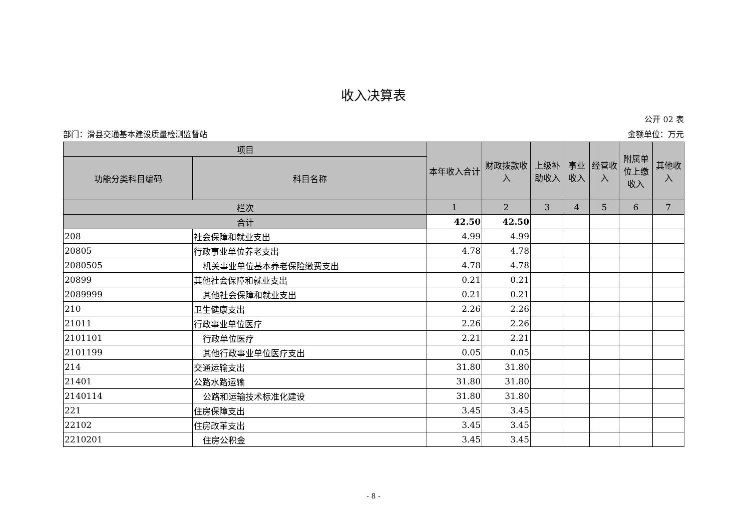收入决算表
公开 02 表
部门：滑县交通基本建设质量检测监督站 金额单位：万元
| 项目 | | 本年收入合计 | 财政拨款收入 | 上级补助收入 | 事业收入 | 经营收入 | 附属单位上缴收入 | 其他收入 |
| --- | --- | --- | --- | --- | --- | --- | --- | --- |
| 功能分类科目编码 | 科目名称 | | | | | | | |
| 栏次 | | 1 | 2 | 3 | 4 | 5 | 6 | 7 |
| 合计 | | 42.50 | 42.50 | | | | | |
| 208 | 社会保障和就业支出 | 4.99 | 4.99 | | | | | |
| 20805 | 行政事业单位养老支出 | 4.78 | 4.78 | | | | | |
| 2080505 | 机关事业单位基本养老保险缴费支出 | 4.78 | 4.78 | | | | | |
| 20899 | 其他社会保障和就业支出 | 0.21 | 0.21 | | | | | |
| 2089999 | 其他社会保障和就业支出 | 0.21 | 0.21 | | | | | |
| 210 | 卫生健康支出 | 2.26 | 2.26 | | | | | |
| 21011 | 行政事业单位医疗 | 2.26 | 2.26 | | | | | |
| 2101101 | 行政单位医疗 | 2.21 | 2.21 | | | | | |
| 2101199 | 其他行政事业单位医疗支出 | 0.05 | 0.05 | | | | | |
| 214 | 交通运输支出 | 31.80 | 31.80 | | | | | |
| 21401 | 公路水路运输 | 31.80 | 31.80 | | | | | |
| 2140114 | 公路和运输技术标准化建设 | 31.80 | 31.80 | | | | | |
| 221 | 住房保障支出 | 3.45 | 3.45 | | | | | |
| 22102 | 住房改革支出 | 3.45 | 3.45 | | | | | |
| 2210201 | 住房公积金 | 3.45 | 3.45 | | | | | |
- 8 -